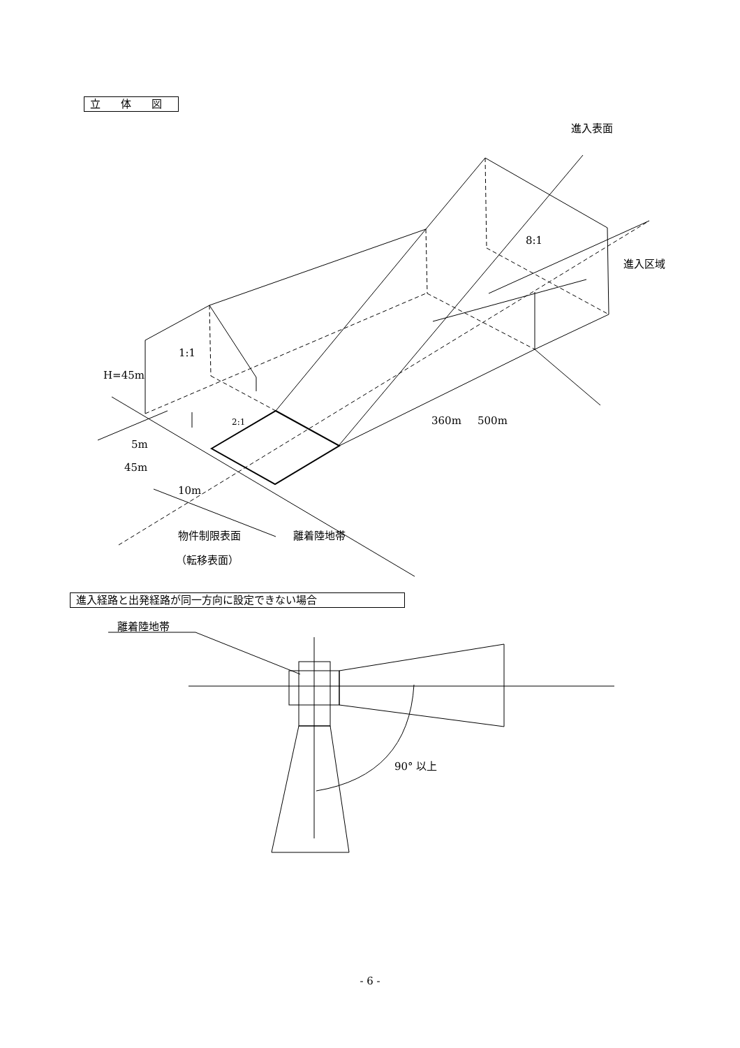立 体 図
進入経路と出発経路が同一方向に設定できない場合
進入表面
8:1
進入区域
1:1
H=45m
2:1 360m 500m
5m
45m
10m
物件制限表面 離着陸地帯
（転移表面）
離着陸地帯
90° 以上
- 6 -